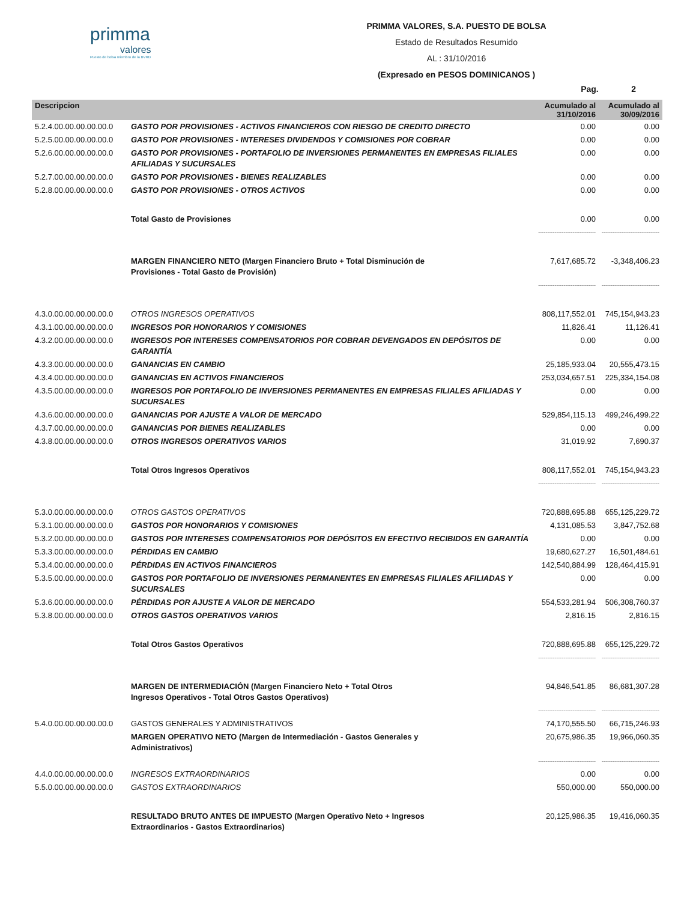primma
valores
Puesto de bolsa miembro de la BVRD
PRIMMA VALORES, S.A. PUESTO DE BOLSA
Estado de Resultados Resumido
AL : 31/10/2016
(Expresado en PESOS DOMINICANOS )
Pag. 2
| Descripcion | | Acumulado al 31/10/2016 | Acumulado al 30/09/2016 |
| --- | --- | --- | --- |
| 5.2.4.00.00.00.00.00.0 | GASTO POR PROVISIONES - ACTIVOS FINANCIEROS CON RIESGO DE CREDITO DIRECTO | 0.00 | 0.00 |
| 5.2.5.00.00.00.00.00.0 | GASTO POR PROVISIONES - INTERESES DIVIDENDOS Y COMISIONES POR COBRAR | 0.00 | 0.00 |
| 5.2.6.00.00.00.00.00.0 | GASTO POR PROVISIONES - PORTAFOLIO DE INVERSIONES PERMANENTES EN EMPRESAS FILIALES AFILIADAS Y SUCURSALES | 0.00 | 0.00 |
| 5.2.7.00.00.00.00.00.0 | GASTO POR PROVISIONES - BIENES REALIZABLES | 0.00 | 0.00 |
| 5.2.8.00.00.00.00.00.0 | GASTO POR PROVISIONES - OTROS ACTIVOS | 0.00 | 0.00 |
| | Total Gasto de Provisiones | 0.00 | 0.00 |
| | | -------------------------------- | -------------------------------- |
| | MARGEN FINANCIERO NETO (Margen Financiero Bruto + Total Disminución de Provisiones - Total Gasto de Provisión) | 7,617,685.72 | -3,348,406.23 |
| | | -------------------------------- | -------------------------------- |
| 4.3.0.00.00.00.00.00.0 | OTROS INGRESOS OPERATIVOS | 808,117,552.01 | 745,154,943.23 |
| 4.3.1.00.00.00.00.00.0 | INGRESOS POR HONORARIOS Y COMISIONES | 11,826.41 | 11,126.41 |
| 4.3.2.00.00.00.00.00.0 | INGRESOS POR INTERESES COMPENSATORIOS POR COBRAR DEVENGADOS EN DEPÓSITOS DE GARANTÍA | 0.00 | 0.00 |
| 4.3.3.00.00.00.00.00.0 | GANANCIAS EN CAMBIO | 25,185,933.04 | 20,555,473.15 |
| 4.3.4.00.00.00.00.00.0 | GANANCIAS EN ACTIVOS FINANCIEROS | 253,034,657.51 | 225,334,154.08 |
| 4.3.5.00.00.00.00.00.0 | INGRESOS POR PORTAFOLIO DE INVERSIONES PERMANENTES EN EMPRESAS FILIALES AFILIADAS Y SUCURSALES | 0.00 | 0.00 |
| 4.3.6.00.00.00.00.00.0 | GANANCIAS POR AJUSTE A VALOR DE MERCADO | 529,854,115.13 | 499,246,499.22 |
| 4.3.7.00.00.00.00.00.0 | GANANCIAS POR BIENES REALIZABLES | 0.00 | 0.00 |
| 4.3.8.00.00.00.00.00.0 | OTROS INGRESOS OPERATIVOS VARIOS | 31,019.92 | 7,690.37 |
| | Total Otros Ingresos Operativos | 808,117,552.01 | 745,154,943.23 |
| | | -------------------------------- | -------------------------------- |
| 5.3.0.00.00.00.00.00.0 | OTROS GASTOS OPERATIVOS | 720,888,695.88 | 655,125,229.72 |
| 5.3.1.00.00.00.00.00.0 | GASTOS POR HONORARIOS Y COMISIONES | 4,131,085.53 | 3,847,752.68 |
| 5.3.2.00.00.00.00.00.0 | GASTOS POR INTERESES COMPENSATORIOS POR DEPÓSITOS EN EFECTIVO RECIBIDOS EN GARANTÍA | 0.00 | 0.00 |
| 5.3.3.00.00.00.00.00.0 | PÉRDIDAS EN CAMBIO | 19,680,627.27 | 16,501,484.61 |
| 5.3.4.00.00.00.00.00.0 | PÉRDIDAS EN ACTIVOS FINANCIEROS | 142,540,884.99 | 128,464,415.91 |
| 5.3.5.00.00.00.00.00.0 | GASTOS POR PORTAFOLIO DE INVERSIONES PERMANENTES EN EMPRESAS FILIALES AFILIADAS Y SUCURSALES | 0.00 | 0.00 |
| 5.3.6.00.00.00.00.00.0 | PÉRDIDAS POR AJUSTE A VALOR DE MERCADO | 554,533,281.94 | 506,308,760.37 |
| 5.3.8.00.00.00.00.00.0 | OTROS GASTOS OPERATIVOS VARIOS | 2,816.15 | 2,816.15 |
| | Total Otros Gastos Operativos | 720,888,695.88 | 655,125,229.72 |
| | | -------------------------------- | -------------------------------- |
| | MARGEN DE INTERMEDIACIÓN (Margen Financiero Neto + Total Otros Ingresos Operativos - Total Otros Gastos Operativos) | 94,846,541.85 | 86,681,307.28 |
| | | -------------------------------- | -------------------------------- |
| 5.4.0.00.00.00.00.00.0 | GASTOS GENERALES Y ADMINISTRATIVOS | 74,170,555.50 | 66,715,246.93 |
| | MARGEN OPERATIVO NETO (Margen de Intermediación - Gastos Generales y Administrativos) | 20,675,986.35 | 19,966,060.35 |
| | | -------------------------------- | -------------------------------- |
| 4.4.0.00.00.00.00.00.0 | INGRESOS EXTRAORDINARIOS | 0.00 | 0.00 |
| 5.5.0.00.00.00.00.00.0 | GASTOS EXTRAORDINARIOS | 550,000.00 | 550,000.00 |
| | RESULTADO BRUTO ANTES DE IMPUESTO (Margen Operativo Neto + Ingresos Extraordinarios - Gastos Extraordinarios) | 20,125,986.35 | 19,416,060.35 |